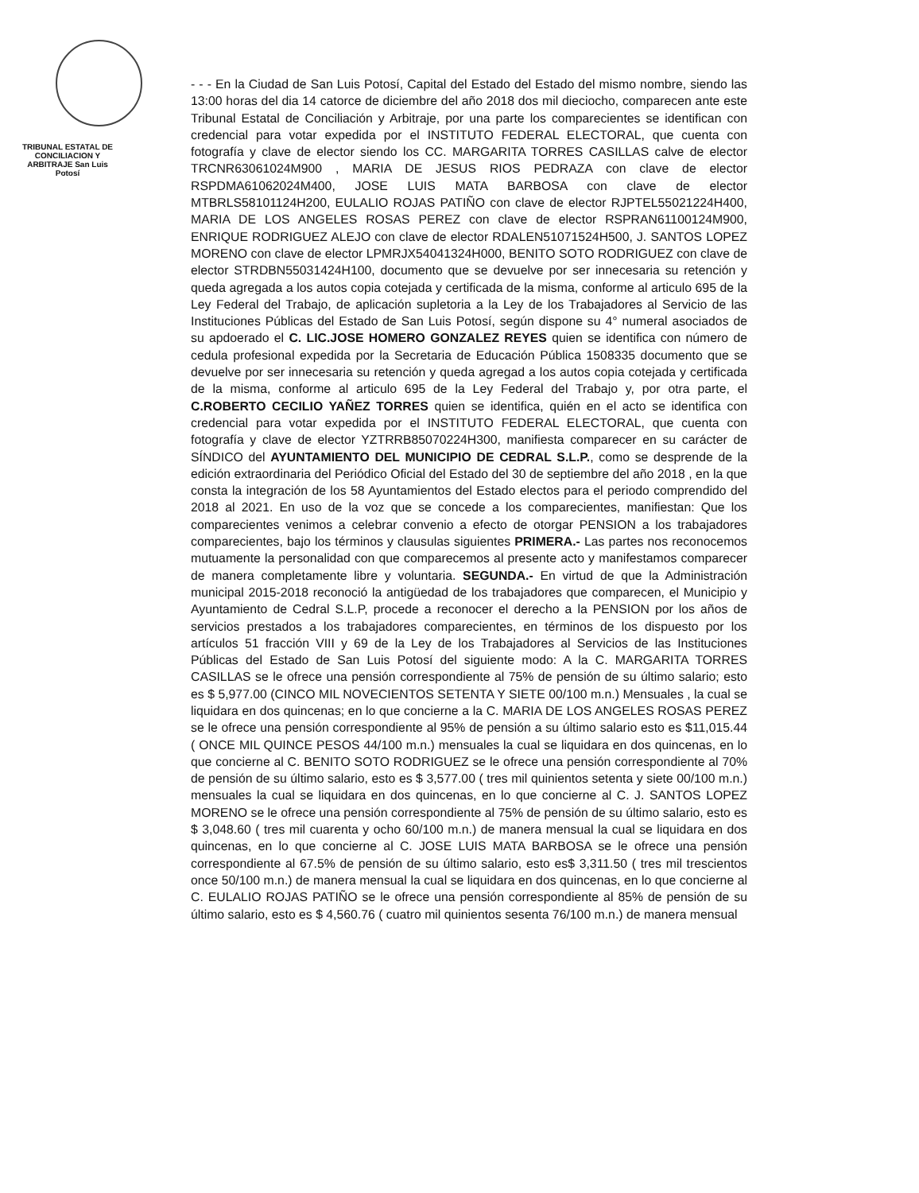TRIBUNAL ESTATAL DE CONCILIACION Y ARBITRAJE San Luis Potosí
- - - En la Ciudad de San Luis Potosí, Capital del Estado del Estado del mismo nombre, siendo las 13:00 horas del dia 14 catorce de diciembre del año 2018 dos mil dieciocho, comparecen ante este Tribunal Estatal de Conciliación y Arbitraje, por una parte los comparecientes se identifican con credencial para votar expedida por el INSTITUTO FEDERAL ELECTORAL, que cuenta con fotografía y clave de elector siendo los CC. MARGARITA TORRES CASILLAS calve de elector TRCNR63061024M900 , MARIA DE JESUS RIOS PEDRAZA con clave de elector RSPDMA61062024M400, JOSE LUIS MATA BARBOSA con clave de elector MTBRLS58101124H200, EULALIO ROJAS PATIÑO con clave de elector RJPTEL55021224H400, MARIA DE LOS ANGELES ROSAS PEREZ con clave de elector RSPRAN61100124M900, ENRIQUE RODRIGUEZ ALEJO con clave de elector RDALEN51071524H500, J. SANTOS LOPEZ MORENO con clave de elector LPMRJX54041324H000, BENITO SOTO RODRIGUEZ con clave de elector STRDBN55031424H100, documento que se devuelve por ser innecesaria su retención y queda agregada a los autos copia cotejada y certificada de la misma, conforme al articulo 695 de la Ley Federal del Trabajo, de aplicación supletoria a la Ley de los Trabajadores al Servicio de las Instituciones Públicas del Estado de San Luis Potosí, según dispone su 4° numeral asociados de su apdoerado el C. LIC.JOSE HOMERO GONZALEZ REYES quien se identifica con número de cedula profesional expedida por la Secretaria de Educación Pública 1508335 documento que se devuelve por ser innecesaria su retención y queda agregad a los autos copia cotejada y certificada de la misma, conforme al articulo 695 de la Ley Federal del Trabajo y, por otra parte, el C.ROBERTO CECILIO YAÑEZ TORRES quien se identifica, quién en el acto se identifica con credencial para votar expedida por el INSTITUTO FEDERAL ELECTORAL, que cuenta con fotografía y clave de elector YZTRRB85070224H300, manifiesta comparecer en su carácter de SÍNDICO del AYUNTAMIENTO DEL MUNICIPIO DE CEDRAL S.L.P., como se desprende de la edición extraordinaria del Periódico Oficial del Estado del 30 de septiembre del año 2018 , en la que consta la integración de los 58 Ayuntamientos del Estado electos para el periodo comprendido del 2018 al 2021. En uso de la voz que se concede a los comparecientes, manifiestan: Que los comparecientes venimos a celebrar convenio a efecto de otorgar PENSION a los trabajadores comparecientes, bajo los términos y clausulas siguientes PRIMERA.- Las partes nos reconocemos mutuamente la personalidad con que comparecemos al presente acto y manifestamos comparecer de manera completamente libre y voluntaria. SEGUNDA.- En virtud de que la Administración municipal 2015-2018 reconoció la antigüedad de los trabajadores que comparecen, el Municipio y Ayuntamiento de Cedral S.L.P, procede a reconocer el derecho a la PENSION por los años de servicios prestados a los trabajadores comparecientes, en términos de los dispuesto por los artículos 51 fracción VIII y 69 de la Ley de los Trabajadores al Servicios de las Instituciones Públicas del Estado de San Luis Potosí del siguiente modo: A la C. MARGARITA TORRES CASILLAS se le ofrece una pensión correspondiente al 75% de pensión de su último salario; esto es $ 5,977.00 (CINCO MIL NOVECIENTOS SETENTA Y SIETE 00/100 m.n.) Mensuales , la cual se liquidara en dos quincenas; en lo que concierne a la C. MARIA DE LOS ANGELES ROSAS PEREZ se le ofrece una pensión correspondiente al 95% de pensión a su último salario esto es $11,015.44 ( ONCE MIL QUINCE PESOS 44/100 m.n.) mensuales la cual se liquidara en dos quincenas, en lo que concierne al C. BENITO SOTO RODRIGUEZ se le ofrece una pensión correspondiente al 70% de pensión de su último salario, esto es $ 3,577.00 ( tres mil quinientos setenta y siete 00/100 m.n.) mensuales la cual se liquidara en dos quincenas, en lo que concierne al C. J. SANTOS LOPEZ MORENO se le ofrece una pensión correspondiente al 75% de pensión de su último salario, esto es $ 3,048.60 ( tres mil cuarenta y ocho 60/100 m.n.) de manera mensual la cual se liquidara en dos quincenas, en lo que concierne al C. JOSE LUIS MATA BARBOSA se le ofrece una pensión correspondiente al 67.5% de pensión de su último salario, esto es$ 3,311.50 ( tres mil trescientos once 50/100 m.n.) de manera mensual la cual se liquidara en dos quincenas, en lo que concierne al C. EULALIO ROJAS PATIÑO se le ofrece una pensión correspondiente al 85% de pensión de su último salario, esto es $ 4,560.76 ( cuatro mil quinientos sesenta 76/100 m.n.) de manera mensual